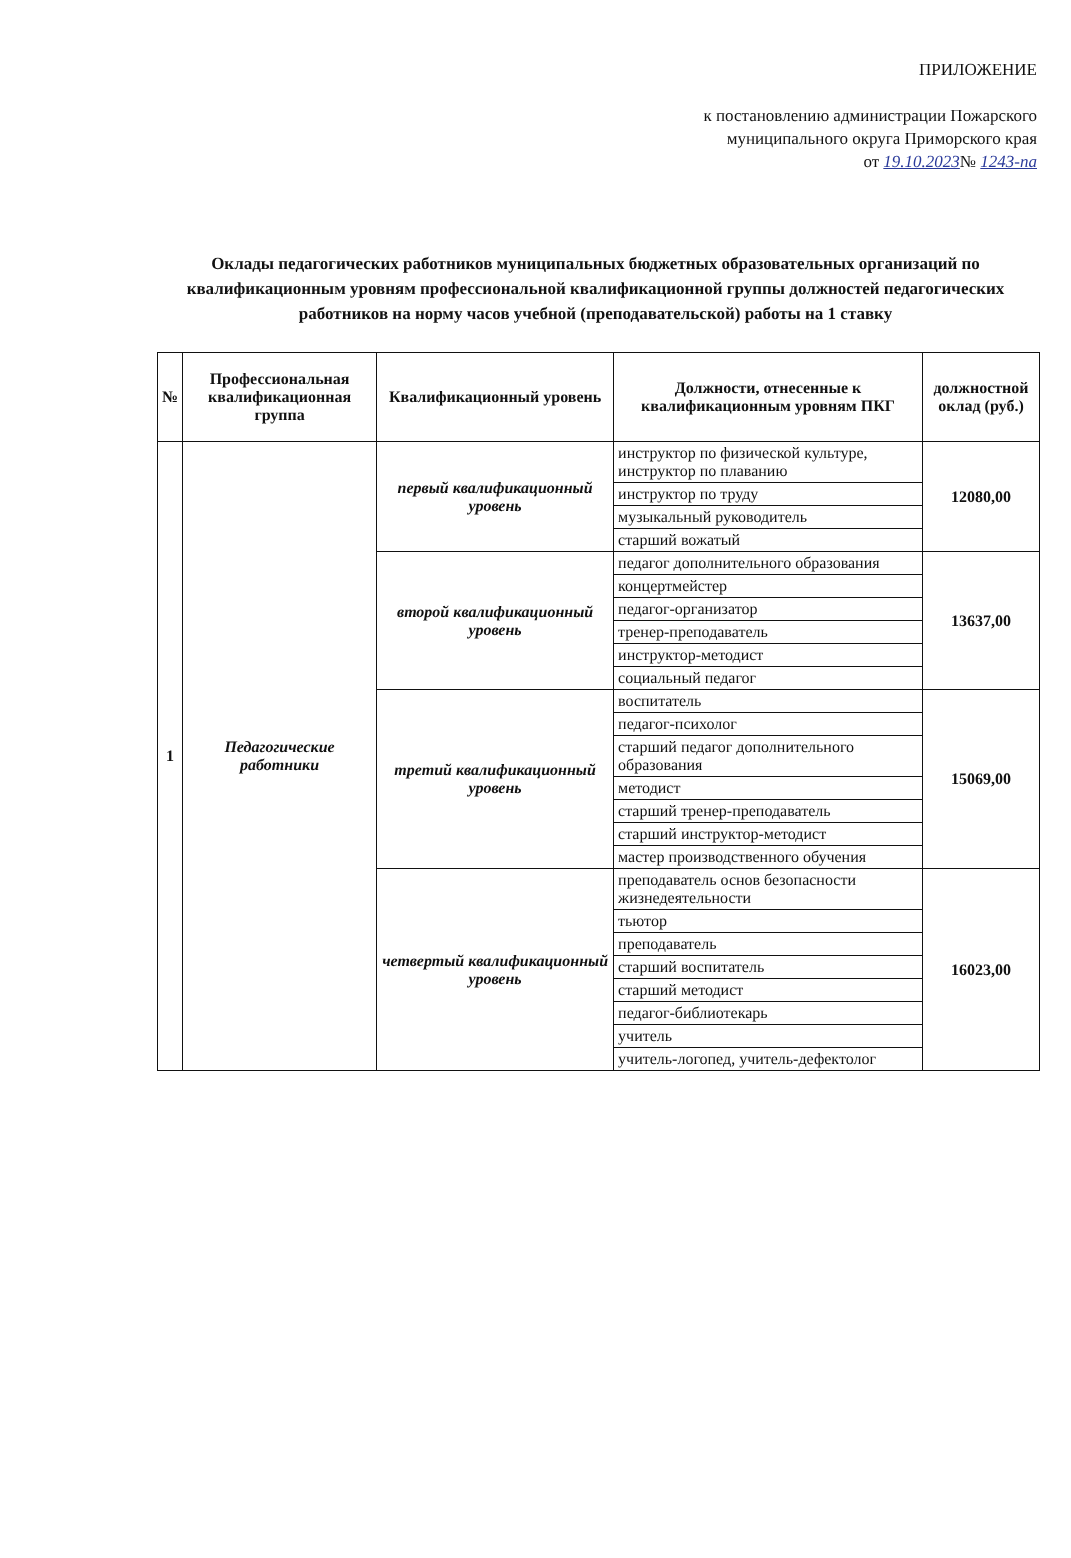ПРИЛОЖЕНИЕ
к постановлению администрации Пожарского
муниципального округа Приморского края
от 19.10.2023№ 1243-па
Оклады педагогических работников муниципальных бюджетных образовательных организаций по квалификационным уровням профессиональной квалификационной группы должностей педагогических работников на норму часов учебной (преподавательской) работы на 1 ставку
| № | Профессиональная квалификационная группа | Квалификационный уровень | Должности, отнесенные к квалификационным уровням ПКГ | должностной оклад (руб.) |
| --- | --- | --- | --- | --- |
| 1 | Педагогические работники | первый квалификационный уровень | инструктор по физической культуре, инструктор по плаванию | 12080,00 |
| | | | инструктор по труду | |
| | | | музыкальный руководитель | |
| | | | старший вожатый | |
| | | второй квалификационный уровень | педагог дополнительного образования | 13637,00 |
| | | | концертмейстер | |
| | | | педагог-организатор | |
| | | | тренер-преподаватель | |
| | | | инструктор-методист | |
| | | | социальный педагог | |
| | | третий квалификационный уровень | воспитатель | 15069,00 |
| | | | педагог-психолог | |
| | | | старший педагог дополнительного образования | |
| | | | методист | |
| | | | старший тренер-преподаватель | |
| | | | старший инструктор-методист | |
| | | | мастер производственного обучения | |
| | | четвертый квалификационный уровень | преподаватель основ безопасности жизнедеятельности | 16023,00 |
| | | | тьютор | |
| | | | преподаватель | |
| | | | старший воспитатель | |
| | | | старший методист | |
| | | | педагог-библиотекарь | |
| | | | учитель | |
| | | | учитель-логопед, учитель-дефектолог | |